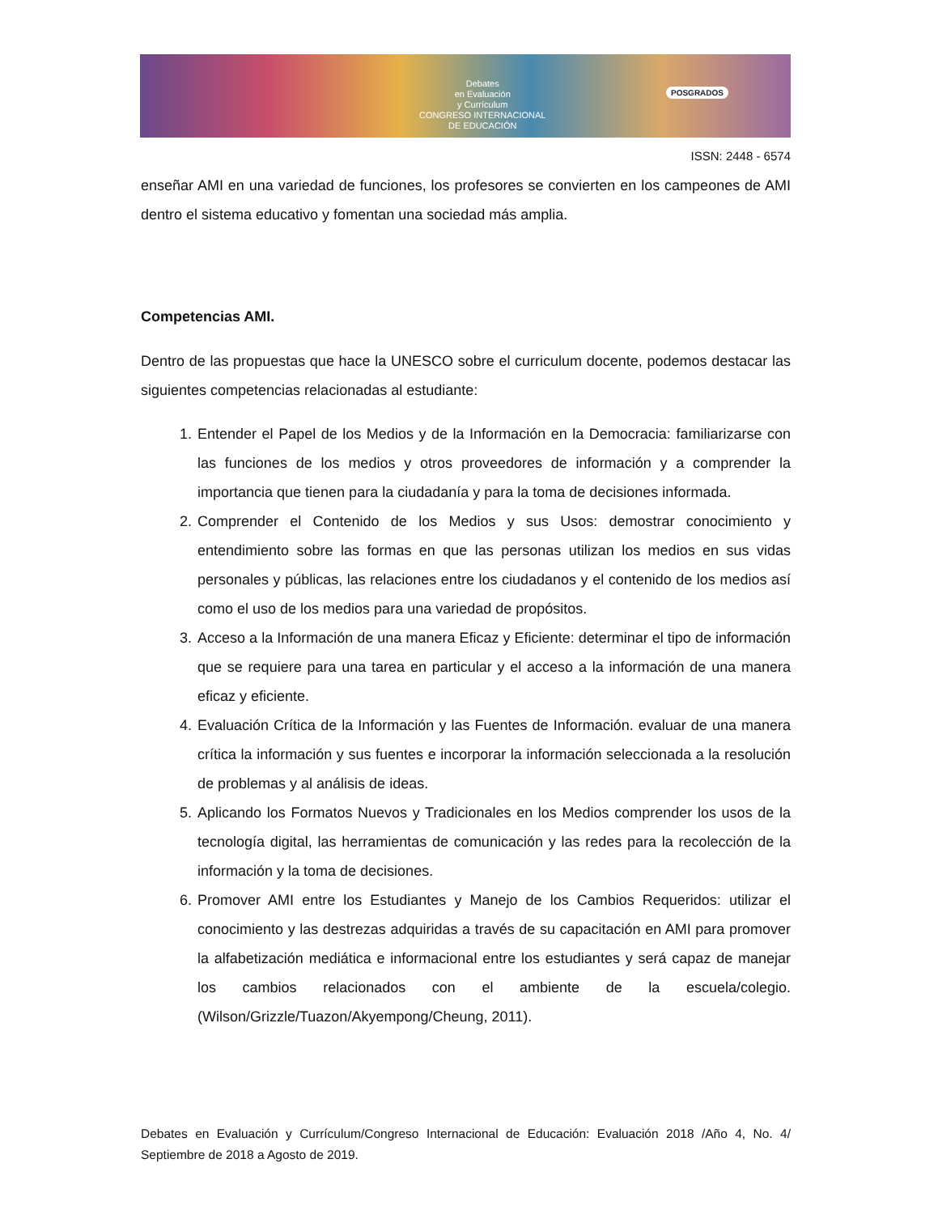Debates
en Evaluación
y Currículum
CONGRESO INTERNACIONAL
DE EDUCACIÓN
POSGRADOS
ISSN: 2448 - 6574
enseñar AMI en una variedad de funciones, los profesores se convierten en los campeones de AMI dentro el sistema educativo y fomentan una sociedad más amplia.
Competencias AMI.
Dentro de las propuestas que hace la UNESCO sobre el curriculum docente, podemos destacar las siguientes competencias relacionadas al estudiante:
1. Entender el Papel de los Medios y de la Información en la Democracia: familiarizarse con las funciones de los medios y otros proveedores de información y a comprender la importancia que tienen para la ciudadanía y para la toma de decisiones informada.
2. Comprender el Contenido de los Medios y sus Usos: demostrar conocimiento y entendimiento sobre las formas en que las personas utilizan los medios en sus vidas personales y públicas, las relaciones entre los ciudadanos y el contenido de los medios así como el uso de los medios para una variedad de propósitos.
3. Acceso a la Información de una manera Eficaz y Eficiente: determinar el tipo de información que se requiere para una tarea en particular y el acceso a la información de una manera eficaz y eficiente.
4. Evaluación Crítica de la Información y las Fuentes de Información. evaluar de una manera crítica la información y sus fuentes e incorporar la información seleccionada a la resolución de problemas y al análisis de ideas.
5. Aplicando los Formatos Nuevos y Tradicionales en los Medios comprender los usos de la tecnología digital, las herramientas de comunicación y las redes para la recolección de la información y la toma de decisiones.
6. Promover AMI entre los Estudiantes y Manejo de los Cambios Requeridos: utilizar el conocimiento y las destrezas adquiridas a través de su capacitación en AMI para promover la alfabetización mediática e informacional entre los estudiantes y será capaz de manejar los cambios relacionados con el ambiente de la escuela/colegio. (Wilson/Grizzle/Tuazon/Akyempong/Cheung, 2011).
Debates en Evaluación y Currículum/Congreso Internacional de Educación: Evaluación 2018 /Año 4, No. 4/ Septiembre de 2018 a Agosto de 2019.